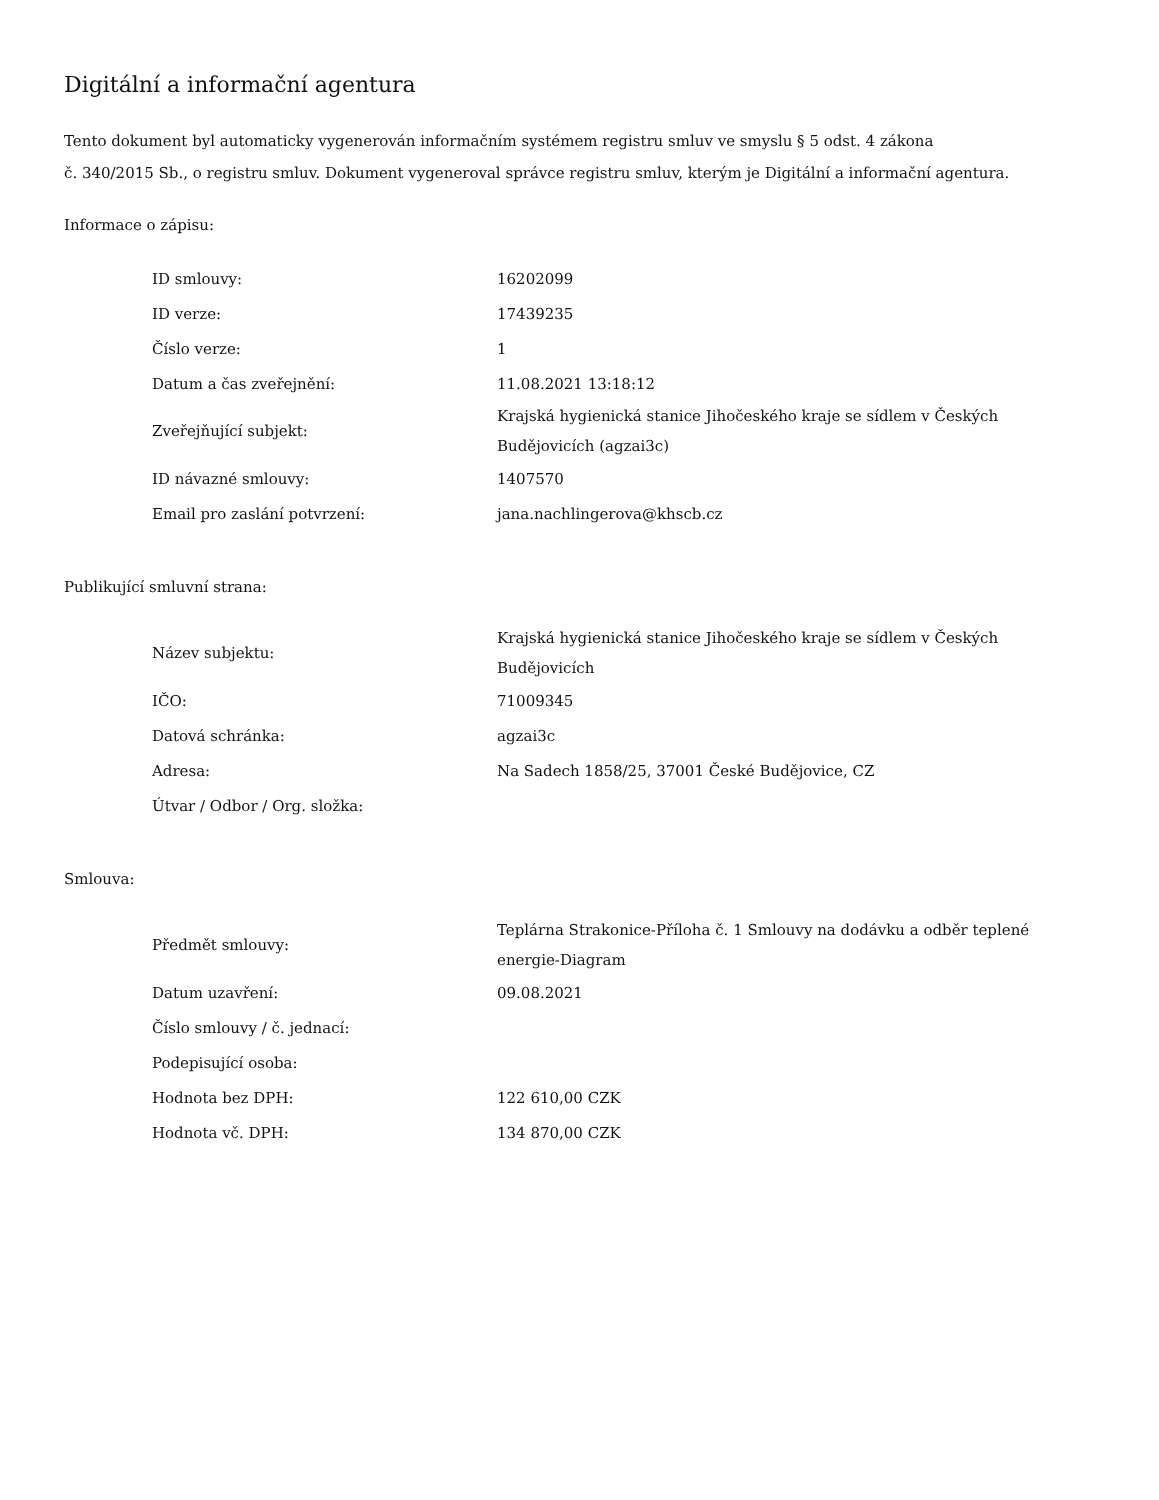Digitální a informační agentura
Tento dokument byl automaticky vygenerován informačním systémem registru smluv ve smyslu § 5 odst. 4 zákona
č. 340/2015 Sb., o registru smluv. Dokument vygeneroval správce registru smluv, kterým je Digitální a informační agentura.
Informace o zápisu:
| ID smlouvy: | 16202099 |
| ID verze: | 17439235 |
| Číslo verze: | 1 |
| Datum a čas zveřejnění: | 11.08.2021 13:18:12 |
| Zveřejňující subjekt: | Krajská hygienická stanice Jihočeského kraje se sídlem v Českých Budějovicích (agzai3c) |
| ID návazné smlouvy: | 1407570 |
| Email pro zaslání potvrzení: | jana.nachlingerova@khscb.cz |
Publikující smluvní strana:
| Název subjektu: | Krajská hygienická stanice Jihočeského kraje se sídlem v Českých Budějovicích |
| IČO: | 71009345 |
| Datová schránka: | agzai3c |
| Adresa: | Na Sadech 1858/25, 37001 České Budějovice, CZ |
| Útvar / Odbor / Org. složka: | |
Smlouva:
| Předmět smlouvy: | Teplárna Strakonice-Příloha č. 1 Smlouvy na dodávku a odběr teplené energie-Diagram |
| Datum uzavření: | 09.08.2021 |
| Číslo smlouvy / č. jednací: | |
| Podepisující osoba: | |
| Hodnota bez DPH: | 122 610,00 CZK |
| Hodnota vč. DPH: | 134 870,00 CZK |